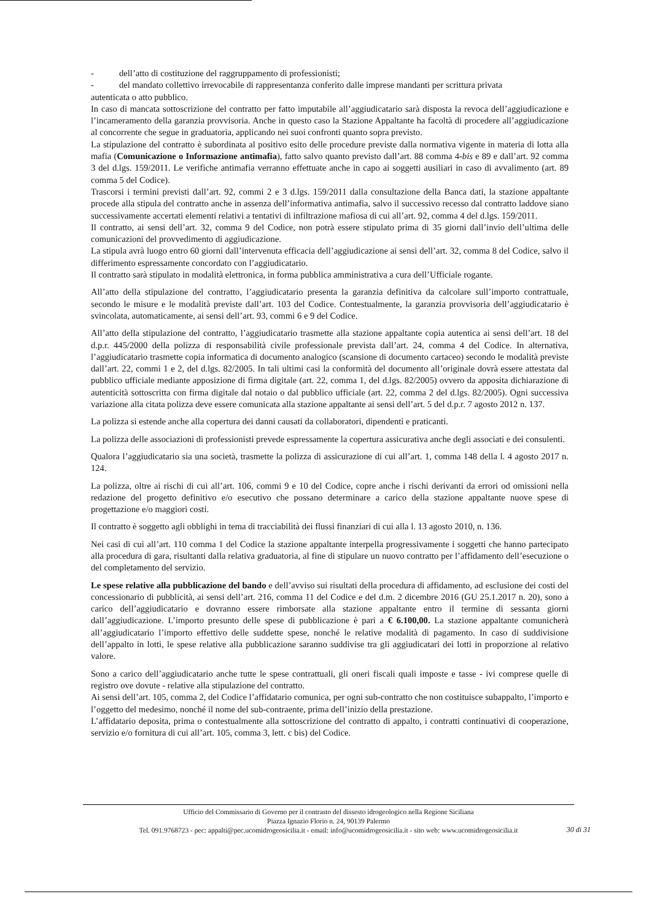- dell’atto di costituzione del raggruppamento di professionisti;
- del mandato collettivo irrevocabile di rappresentanza conferito dalle imprese mandanti per scrittura privata
autenticata o atto pubblico.
In caso di mancata sottoscrizione del contratto per fatto imputabile all’aggiudicatario sarà disposta la revoca dell’aggiudicazione e l’incameramento della garanzia provvisoria. Anche in questo caso la Stazione Appaltante ha facoltà di procedere all’aggiudicazione al concorrente che segue in graduatoria, applicando nei suoi confronti quanto sopra previsto.
La stipulazione del contratto è subordinata al positivo esito delle procedure previste dalla normativa vigente in materia di lotta alla mafia (Comunicazione o Informazione antimafia), fatto salvo quanto previsto dall’art. 88 comma 4-bis e 89 e dall’art. 92 comma 3 del d.lgs. 159/2011. Le verifiche antimafia verranno effettuate anche in capo ai soggetti ausiliari in caso di avvalimento (art. 89 comma 5 del Codice).
Trascorsi i termini previsti dall’art. 92, commi 2 e 3 d.lgs. 159/2011 dalla consultazione della Banca dati, la stazione appaltante procede alla stipula del contratto anche in assenza dell’informativa antimafia, salvo il successivo recesso dal contratto laddove siano successivamente accertati elementi relativi a tentativi di infiltrazione mafiosa di cui all’art. 92, comma 4 del d.lgs. 159/2011.
Il contratto, ai sensi dell’art. 32, comma 9 del Codice, non potrà essere stipulato prima di 35 giorni dall’invio dell’ultima delle comunicazioni del provvedimento di aggiudicazione.
La stipula avrà luogo entro 60 giorni dall’intervenuta efficacia dell’aggiudicazione ai sensi dell’art. 32, comma 8 del Codice, salvo il differimento espressamente concordato con l’aggiudicatario.
Il contratto sarà stipulato in modalità elettronica, in forma pubblica amministrativa a cura dell’Ufficiale rogante.
All’atto della stipulazione del contratto, l’aggiudicatario presenta la garanzia definitiva da calcolare sull’importo contrattuale, secondo le misure e le modalità previste dall’art. 103 del Codice. Contestualmente, la garanzia provvisoria dell’aggiudicatario è svincolata, automaticamente, ai sensi dell’art. 93, commi 6 e 9 del Codice.
All’atto della stipulazione del contratto, l’aggiudicatario trasmette alla stazione appaltante copia autentica ai sensi dell’art. 18 del d.p.r. 445/2000 della polizza di responsabilità civile professionale prevista dall’art. 24, comma 4 del Codice. In alternativa, l’aggiudicatario trasmette copia informatica di documento analogico (scansione di documento cartaceo) secondo le modalità previste dall’art. 22, commi 1 e 2, del d.lgs. 82/2005. In tali ultimi casi la conformità del documento all’originale dovrà essere attestata dal pubblico ufficiale mediante apposizione di firma digitale (art. 22, comma 1, del d.lgs. 82/2005) ovvero da apposita dichiarazione di autenticità sottoscritta con firma digitale dal notaio o dal pubblico ufficiale (art. 22, comma 2 del d.lgs. 82/2005). Ogni successiva variazione alla citata polizza deve essere comunicata alla stazione appaltante ai sensi dell’art. 5 del d.p.r. 7 agosto 2012 n. 137.
La polizza si estende anche alla copertura dei danni causati da collaboratori, dipendenti e praticanti.
La polizza delle associazioni di professionisti prevede espressamente la copertura assicurativa anche degli associati e dei consulenti.
Qualora l’aggiudicatario sia una società, trasmette la polizza di assicurazione di cui all’art. 1, comma 148 della l. 4 agosto 2017 n. 124.
La polizza, oltre ai rischi di cui all’art. 106, commi 9 e 10 del Codice, copre anche i rischi derivanti da errori od omissioni nella redazione del progetto definitivo e/o esecutivo che possano determinare a carico della stazione appaltante nuove spese di progettazione e/o maggiori costi.
Il contratto è soggetto agli obblighi in tema di tracciabilità dei flussi finanziari di cui alla l. 13 agosto 2010, n. 136.
Nei casi di cui all’art. 110 comma 1 del Codice la stazione appaltante interpella progressivamente i soggetti che hanno partecipato alla procedura di gara, risultanti dalla relativa graduatoria, al fine di stipulare un nuovo contratto per l’affidamento dell’esecuzione o del completamento del servizio.
Le spese relative alla pubblicazione del bando e dell’avviso sui risultati della procedura di affidamento, ad esclusione dei costi del concessionario di pubblicità, ai sensi dell’art. 216, comma 11 del Codice e del d.m. 2 dicembre 2016 (GU 25.1.2017 n. 20), sono a carico dell’aggiudicatario e dovranno essere rimborsate alla stazione appaltante entro il termine di sessanta giorni dall’aggiudicazione. L’importo presunto delle spese di pubblicazione è pari a € 6.100,00. La stazione appaltante comunicherà all’aggiudicatario l’importo effettivo delle suddette spese, nonché le relative modalità di pagamento. In caso di suddivisione dell’appalto in lotti, le spese relative alla pubblicazione saranno suddivise tra gli aggiudicatari dei lotti in proporzione al relativo valore.
Sono a carico dell’aggiudicatario anche tutte le spese contrattuali, gli oneri fiscali quali imposte e tasse - ivi comprese quelle di registro ove dovute - relative alla stipulazione del contratto.
Ai sensi dell’art. 105, comma 2, del Codice l’affidatario comunica, per ogni sub-contratto che non costituisce subappalto, l’importo e l’oggetto del medesimo, nonché il nome del sub-contraente, prima dell’inizio della prestazione.
L’affidatario deposita, prima o contestualmente alla sottoscrizione del contratto di appalto, i contratti continuativi di cooperazione, servizio e/o fornitura di cui all’art. 105, comma 3, lett. c bis) del Codice.
Ufficio del Commissario di Governo per il contrasto del dissesto idrogeologico nella Regione Siciliana
Piazza Ignazio Florio n. 24, 90139 Palermo
Tel. 091.9768723 - pec: appalti@pec.ucomidrogeosicilia.it - email: info@ucomidrogeosicilia.it - sito web: www.ucomidrogeosicilia.it
30 di 31